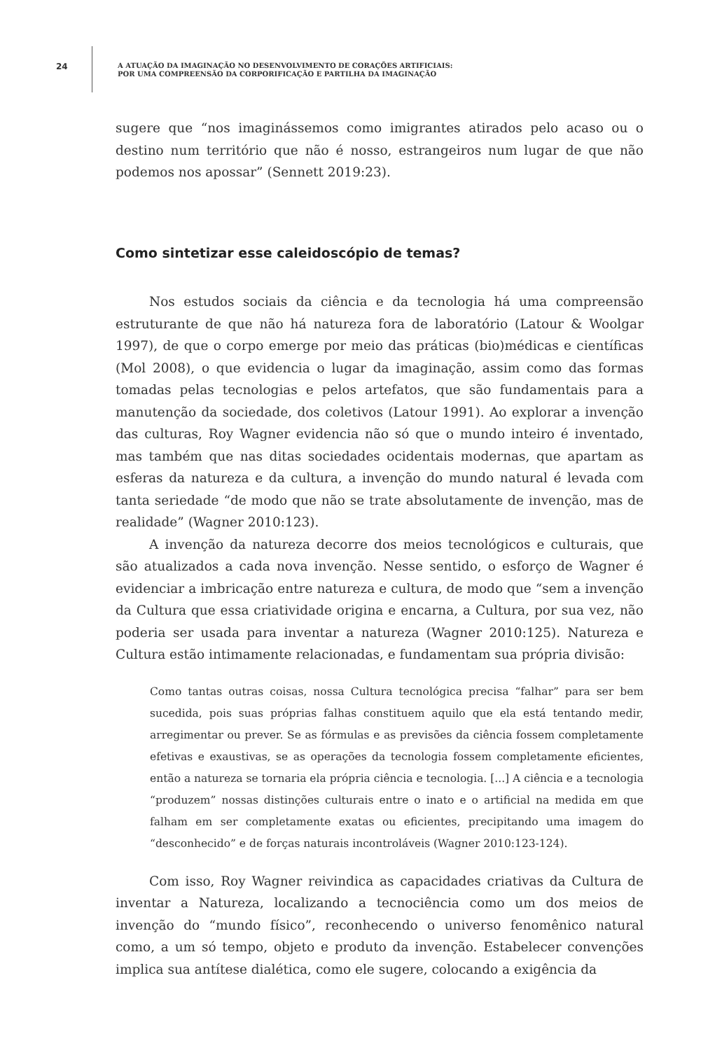24
A ATUAÇÃO DA IMAGINAÇÃO NO DESENVOLVIMENTO DE CORAÇÕES ARTIFICIAIS:
POR UMA COMPREENSÃO DA CORPORIFICAÇÃO E PARTILHA DA IMAGINAÇÃO
sugere que “nos imaginássemos como imigrantes atirados pelo acaso ou o destino num território que não é nosso, estrangeiros num lugar de que não podemos nos apossar” (Sennett 2019:23).
Como sintetizar esse caleidoscópio de temas?
Nos estudos sociais da ciência e da tecnologia há uma compreensão estruturante de que não há natureza fora de laboratório (Latour & Woolgar 1997), de que o corpo emerge por meio das práticas (bio)médicas e científicas (Mol 2008), o que evidencia o lugar da imaginação, assim como das formas tomadas pelas tecnologias e pelos artefatos, que são fundamentais para a manutenção da sociedade, dos coletivos (Latour 1991). Ao explorar a invenção das culturas, Roy Wagner evidencia não só que o mundo inteiro é inventado, mas também que nas ditas sociedades ocidentais modernas, que apartam as esferas da natureza e da cultura, a invenção do mundo natural é levada com tanta seriedade “de modo que não se trate absolutamente de invenção, mas de realidade” (Wagner 2010:123).
A invenção da natureza decorre dos meios tecnológicos e culturais, que são atualizados a cada nova invenção. Nesse sentido, o esforço de Wagner é evidenciar a imbricação entre natureza e cultura, de modo que “sem a invenção da Cultura que essa criatividade origina e encarna, a Cultura, por sua vez, não poderia ser usada para inventar a natureza (Wagner 2010:125). Natureza e Cultura estão intimamente relacionadas, e fundamentam sua própria divisão:
Como tantas outras coisas, nossa Cultura tecnológica precisa “falhar” para ser bem sucedida, pois suas próprias falhas constituem aquilo que ela está tentando medir, arregimentar ou prever. Se as fórmulas e as previsões da ciência fossem completamente efetivas e exaustivas, se as operações da tecnologia fossem completamente eficientes, então a natureza se tornaria ela própria ciência e tecnologia. [...] A ciência e a tecnologia “produzem” nossas distinções culturais entre o inato e o artificial na medida em que falham em ser completamente exatas ou eficientes, precipitando uma imagem do “desconhecido” e de forças naturais incontroláveis (Wagner 2010:123-124).
Com isso, Roy Wagner reivindica as capacidades criativas da Cultura de inventar a Natureza, localizando a tecnociência como um dos meios de invenção do “mundo físico”, reconhecendo o universo fenomênico natural como, a um só tempo, objeto e produto da invenção. Estabelecer convenções implica sua antítese dialética, como ele sugere, colocando a exigência da